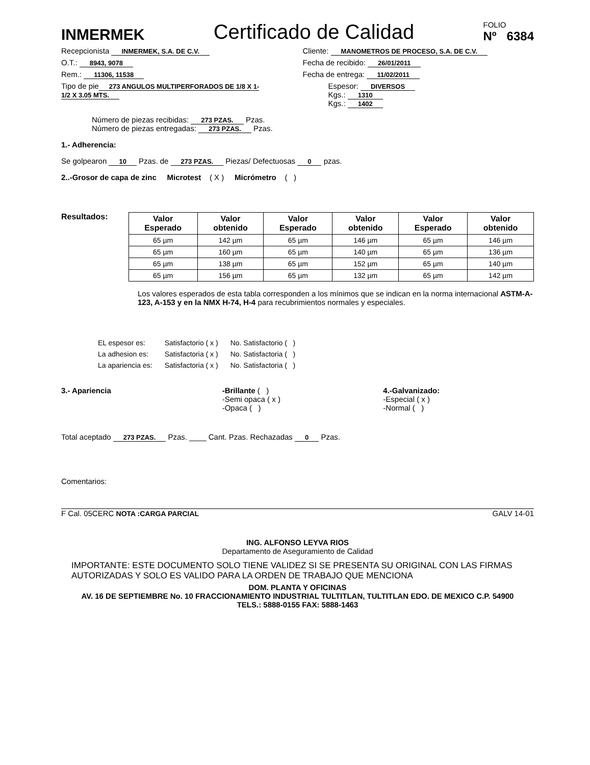INMERMEK
Certificado de Calidad
FOLIO
Nº 6384
Recepcionista INMERMEK, S.A. DE C.V.
Cliente: MANOMETROS DE PROCESO, S.A. DE C.V.
O.T.: 8943, 9078
Fecha de recibido: 26/01/2011
Rem.: 11306, 11538
Fecha de entrega: 11/02/2011
Tipo de pie 273 ANGULOS MULTIPERFORADOS DE 1/8 X 1-1/2 X 3.05 MTS.
Espesor: DIVERSOS
Kgs.: 1310
Kgs.: 1402
Número de piezas recibidas: 273 PZAS. Pzas.
Número de piezas entregadas: 273 PZAS. Pzas.
1.- Adherencia:
Se golpearon 10 Pzas. de 273 PZAS. Piezas/ Defectuosas 0 pzas.
2..-Grosor de capa de zinc Microtest ( X ) Micrómetro ( )
Resultados:
| Valor Esperado | Valor obtenido | Valor Esperado | Valor obtenido | Valor Esperado | Valor obtenido |
| --- | --- | --- | --- | --- | --- |
| 65 µm | 142 µm | 65 µm | 146 µm | 65 µm | 146 µm |
| 65 µm | 160 µm | 65 µm | 140 µm | 65 µm | 136 µm |
| 65 µm | 138 µm | 65 µm | 152 µm | 65 µm | 140 µm |
| 65 µm | 156 µm | 65 µm | 132 µm | 65 µm | 142 µm |
Los valores esperados de esta tabla corresponden a los mínimos que se indican en la norma internacional ASTM-A-123, A-153 y en la NMX H-74, H-4 para recubrimientos normales y especiales.
| EL espesor es: | Satisfactorio ( x ) | No. Satisfactorio ( ) |
| La adhesion es: | Satisfactoria ( x ) | No. Satisfactoria ( ) |
| La apariencia es: | Satisfactoria ( x ) | No. Satisfactoria ( ) |
3.- Apariencia -Brillante ( )
-Semi opaca ( x )
-Opaca ( )
4.-Galvanizado:
-Especial ( x )
-Normal ( )
Total aceptado 273 PZAS. Pzas. ____ Cant. Pzas. Rechazadas 0 Pzas.
Comentarios:
F Cal. 05CERC NOTA :CARGA PARCIAL GALV 14-01
ING. ALFONSO LEYVA RIOS
Departamento de Aseguramiento de Calidad
IMPORTANTE: ESTE DOCUMENTO SOLO TIENE VALIDEZ SI SE PRESENTA SU ORIGINAL CON LAS FIRMAS AUTORIZADAS Y SOLO ES VALIDO PARA LA ORDEN DE TRABAJO QUE MENCIONA
DOM. PLANTA Y OFICINAS
AV. 16 DE SEPTIEMBRE No. 10 FRACCIONAMIENTO INDUSTRIAL TULTITLAN, TULTITLAN EDO. DE MEXICO C.P. 54900
TELS.: 5888-0155 FAX: 5888-1463